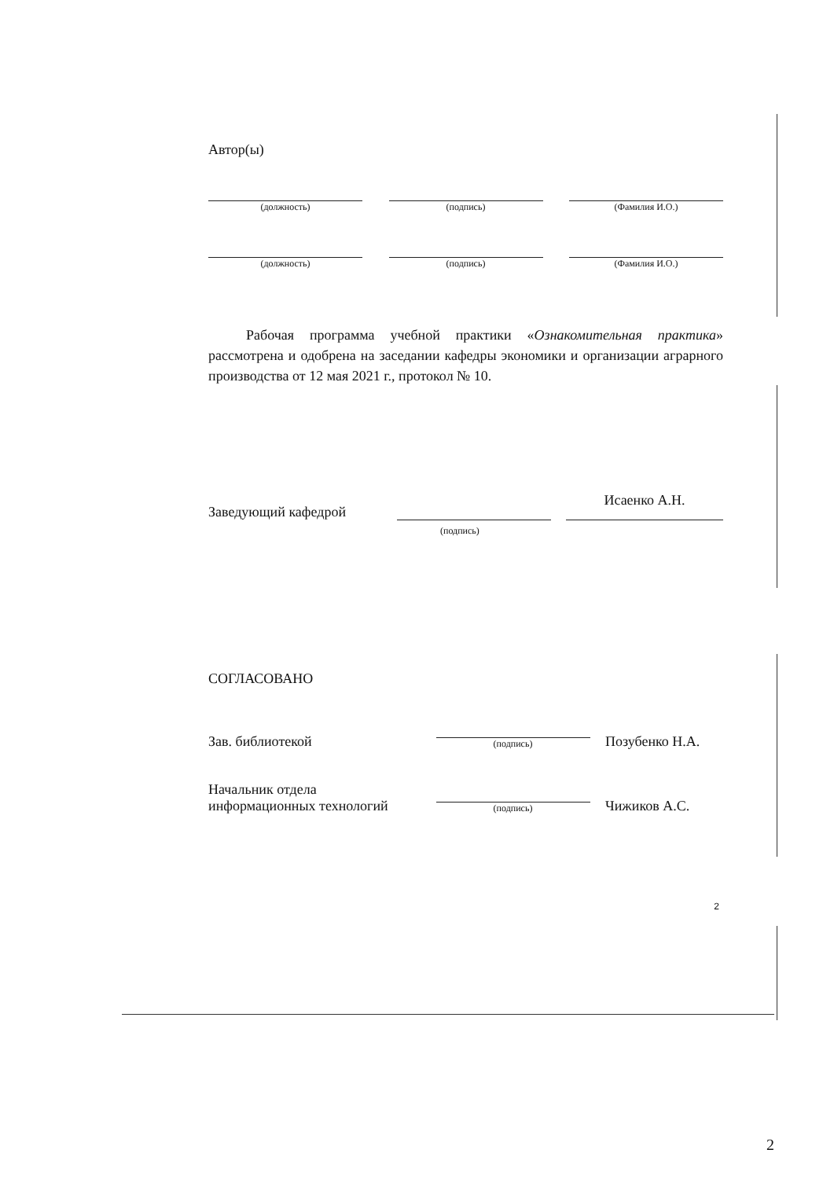Автор(ы)
(должность) (подпись) (Фамилия И.О.)
(должность) (подпись) (Фамилия И.О.)
Рабочая программа учебной практики «Ознакомительная практика» рассмотрена и одобрена на заседании кафедры экономики и организации аграрного производства от 12 мая 2021 г., протокол № 10.
Заведующий кафедрой
Исаенко А.Н.
(подпись)
СОГЛАСОВАНО
Зав. библиотекой
(подпись)
Позубенко Н.А.
Начальник отдела
информационных технологий
(подпись)
Чижиков А.С.
2
2